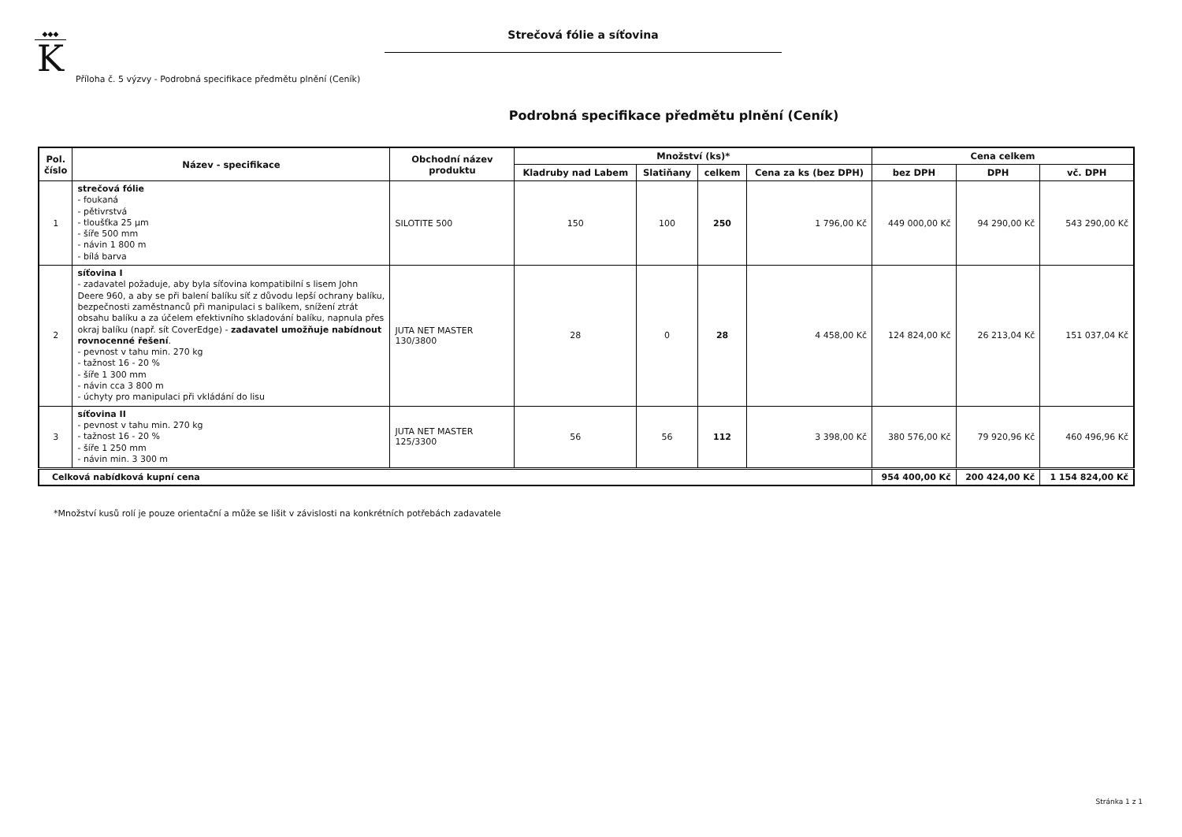Strečová fólie a síťovina
◆◆◆
K
Příloha č. 5 výzvy - Podrobná specifikace předmětu plnění (Ceník)
Podrobná specifikace předmětu plnění (Ceník)
| Pol. číslo | Název - specifikace | Obchodní název produktu | Množství (ks)* | | | | Cena celkem | | |
| --- | --- | --- | --- | --- | --- | --- | --- | --- | --- |
| | | | Kladruby nad Labem | Slatiňany | celkem | Cena za ks (bez DPH) | bez DPH | DPH | vč. DPH |
| 1 | strečová fólie - foukaná - pětivrstvá - tloušťka 25 µm - šíře 500 mm - návin 1 800 m - bílá barva | SILOTITE 500 | 150 | 100 | 250 | 1 796,00 Kč | 449 000,00 Kč | 94 290,00 Kč | 543 290,00 Kč |
| 2 | síťovina I - zadavatel požaduje, aby byla síťovina kompatibilní s lisem John Deere 960, a aby se při balení balíku síť z důvodu lepší ochrany balíku, bezpečnosti zaměstnanců při manipulaci s balíkem, snížení ztrát obsahu balíku a za účelem efektivního skladování balíku, napnula přes okraj balíku (např. sít CoverEdge) - zadavatel umožňuje nabídnout rovnocenné řešení . - pevnost v tahu min. 270 kg - tažnost 16 - 20 % - šíře 1 300 mm - návin cca 3 800 m - úchyty pro manipulaci při vkládání do lisu | JUTA NET MASTER 130/3800 | 28 | 0 | 28 | 4 458,00 Kč | 124 824,00 Kč | 26 213,04 Kč | 151 037,04 Kč |
| 3 | síťovina II - pevnost v tahu min. 270 kg - tažnost 16 - 20 % - šíře 1 250 mm - návin min. 3 300 m | JUTA NET MASTER 125/3300 | 56 | 56 | 112 | 3 398,00 Kč | 380 576,00 Kč | 79 920,96 Kč | 460 496,96 Kč |
| Celková nabídková kupní cena | | | | | | | 954 400,00 Kč | 200 424,00 Kč | 1 154 824,00 Kč |
*Množství kusů rolí je pouze orientační a může se lišit v závislosti na konkrétních potřebách zadavatele
Stránka 1 z 1